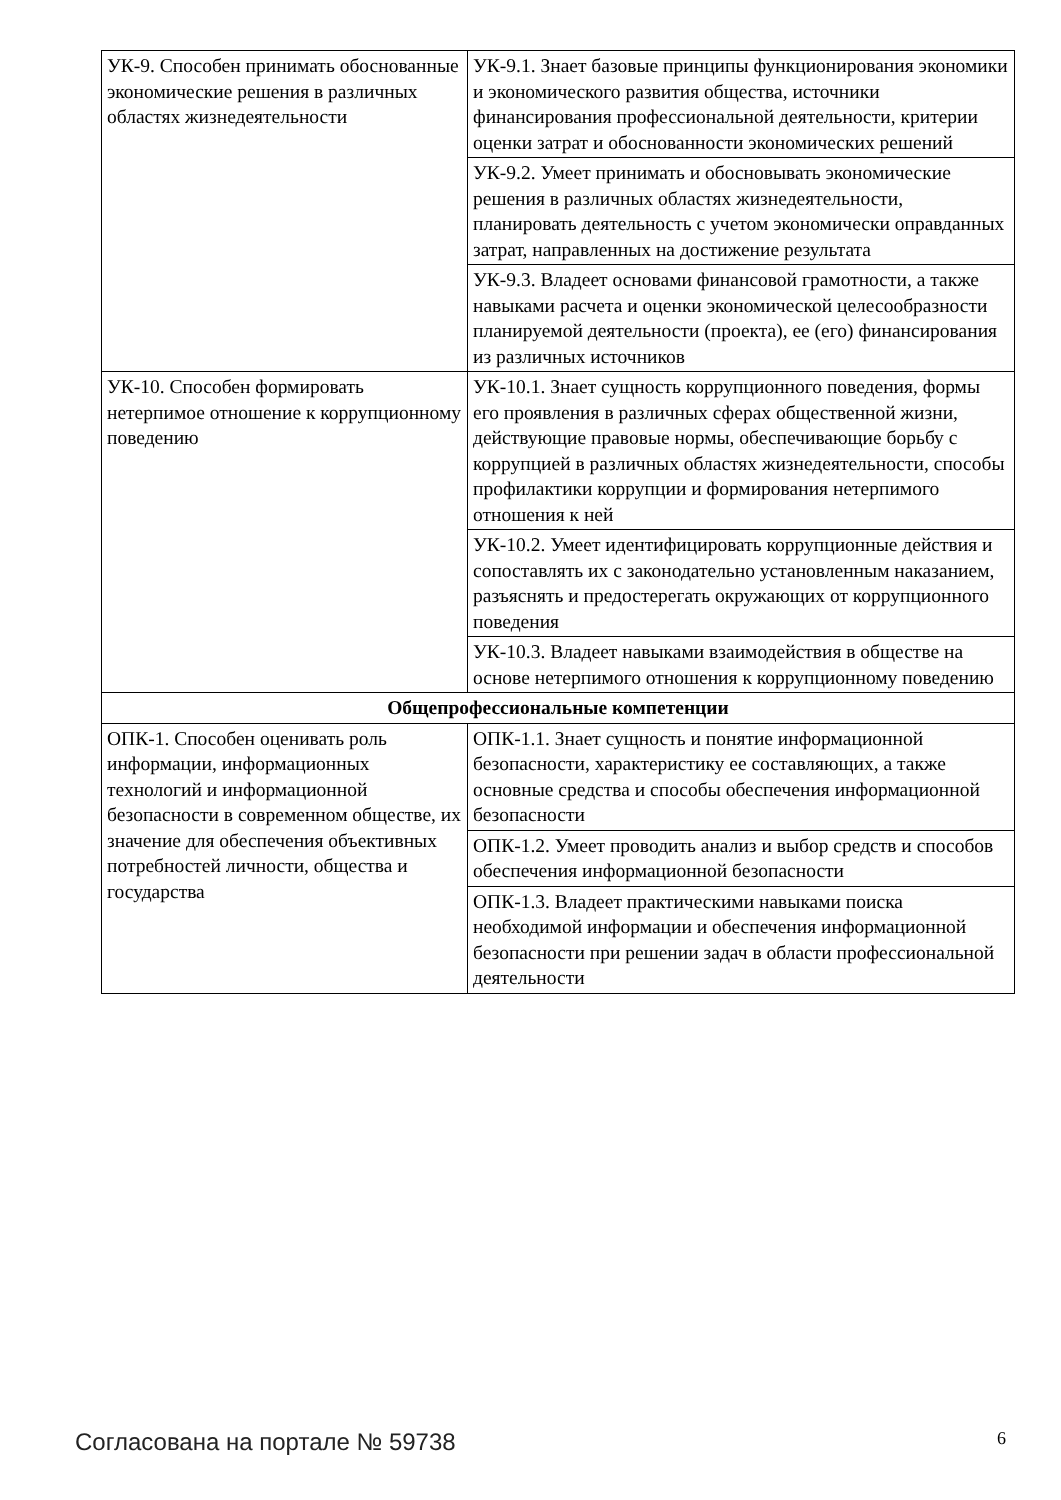| УК-9. Способен принимать обоснованные экономические решения в различных областях жизнедеятельности | УК-9.1. Знает базовые принципы функционирования экономики и экономического развития общества, источники финансирования профессиональной деятельности, критерии оценки затрат и обоснованности экономических решений |
| | УК-9.2. Умеет принимать и обосновывать экономические решения в различных областях жизнедеятельности, планировать деятельность с учетом экономически оправданных затрат, направленных на достижение результата |
| | УК-9.3. Владеет основами финансовой грамотности, а также навыками расчета и оценки экономической целесообразности планируемой деятельности (проекта), ее (его) финансирования из различных источников |
| УК-10. Способен формировать нетерпимое отношение к коррупционному поведению | УК-10.1. Знает сущность коррупционного поведения, формы его проявления в различных сферах общественной жизни, действующие правовые нормы, обеспечивающие борьбу с коррупцией в различных областях жизнедеятельности, способы профилактики коррупции и формирования нетерпимого отношения к ней |
| | УК-10.2. Умеет идентифицировать коррупционные действия и сопоставлять их с законодательно установленным наказанием, разъяснять и предостерегать окружающих от коррупционного поведения |
| | УК-10.3. Владеет навыками взаимодействия в обществе на основе нетерпимого отношения к коррупционному поведению |
| Общепрофессиональные компетенции | |
| ОПК-1. Способен оценивать роль информации, информационных технологий и информационной безопасности в современном обществе, их значение для обеспечения объективных потребностей личности, общества и государства | ОПК-1.1. Знает сущность и понятие информационной безопасности, характеристику ее составляющих, а также основные средства и способы обеспечения информационной безопасности |
| | ОПК-1.2. Умеет проводить анализ и выбор средств и способов обеспечения информационной безопасности |
| | ОПК-1.3. Владеет практическими навыками поиска необходимой информации и обеспечения информационной безопасности при решении задач в области профессиональной деятельности |
Согласована на портале № 59738 6